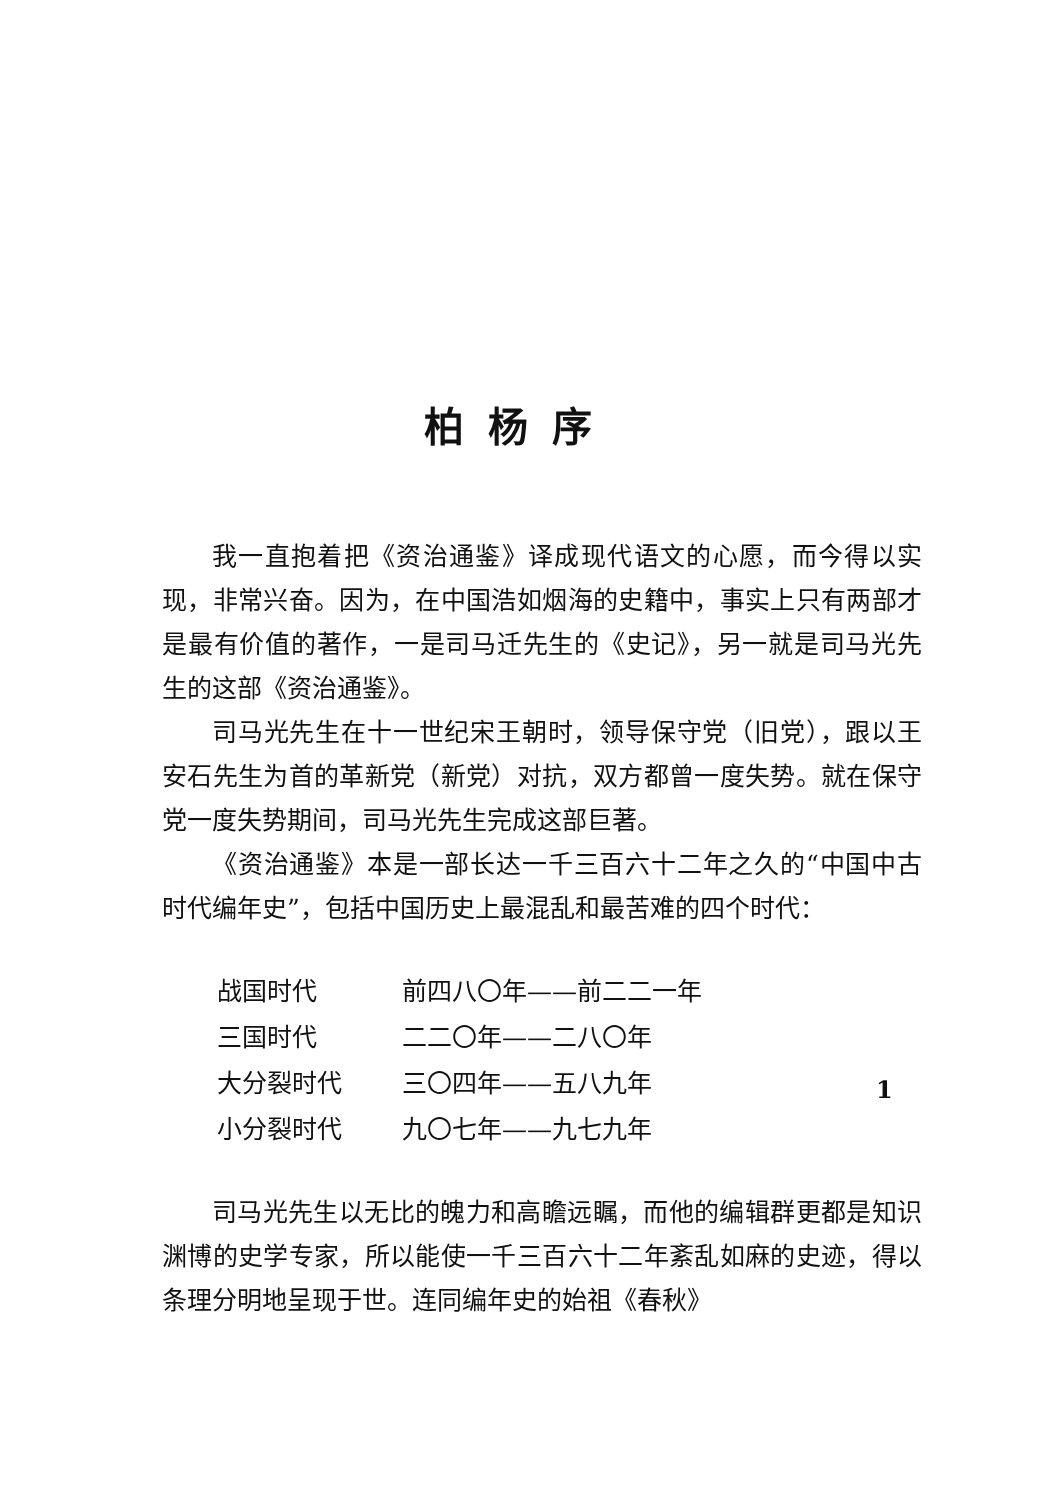柏杨序
我一直抱着把《资治通鉴》译成现代语文的心愿，而今得以实现，非常兴奋。因为，在中国浩如烟海的史籍中，事实上只有两部才是最有价值的著作，一是司马迁先生的《史记》，另一就是司马光先生的这部《资治通鉴》。
司马光先生在十一世纪宋王朝时，领导保守党（旧党），跟以王安石先生为首的革新党（新党）对抗，双方都曾一度失势。就在保守党一度失势期间，司马光先生完成这部巨著。
《资治通鉴》本是一部长达一千三百六十二年之久的“中国中古时代编年史”，包括中国历史上最混乱和最苦难的四个时代：
| 战国时代 | 前四八〇年——前二二一年 |
| 三国时代 | 二二〇年——二八〇年 |
| 大分裂时代 | 三〇四年——五八九年 |
| 小分裂时代 | 九〇七年——九七九年 |
司马光先生以无比的魄力和高瞻远瞩，而他的编辑群更都是知识渊博的史学专家，所以能使一千三百六十二年紊乱如麻的史迹，得以条理分明地呈现于世。连同编年史的始祖《春秋》
1